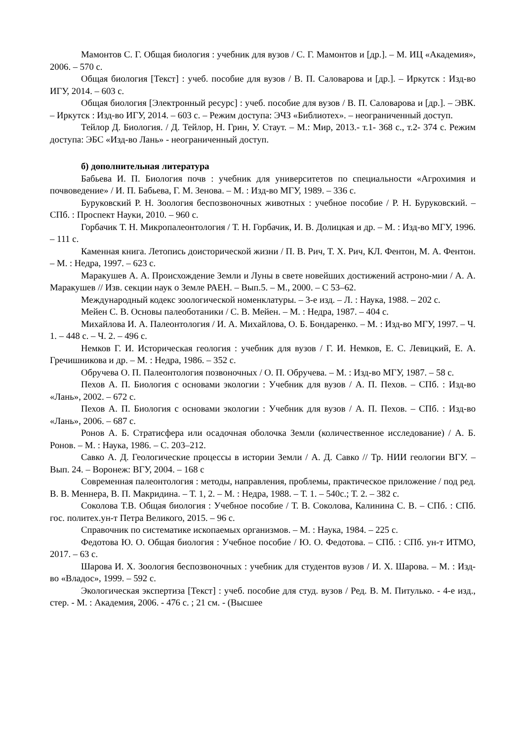Мамонтов С. Г. Общая биология : учебник для вузов / С. Г. Мамонтов и [др.]. – М. ИЦ «Академия», 2006. – 570 с.
Общая биология [Текст] : учеб. пособие для вузов / В. П. Саловарова и [др.]. – Иркутск : Изд-во ИГУ, 2014. – 603 с.
Общая биология [Электронный ресурс] : учеб. пособие для вузов / В. П. Саловарова и [др.]. – ЭВК. – Иркутск : Изд-во ИГУ, 2014. – 603 с. – Режим доступа: ЭЧЗ «Библиотех». – неограниченный доступ.
Тейлор Д. Биология. / Д. Тейлор, Н. Грин, У. Стаут. – М.: Мир, 2013.- т.1- 368 с., т.2- 374 с. Режим доступа: ЭБС «Изд-во Лань» - неограниченный доступ.
б) дополнительная литература
Бабьева И. П. Биология почв : учебник для университетов по специальности «Агрохимия и почвоведение» / И. П. Бабьева, Г. М. Зенова. – М. : Изд-во МГУ, 1989. – 336 с.
Буруковский Р. Н. Зоология беспозвоночных животных : учебное пособие / Р. Н. Буруковский. – СПб. : Проспект Науки, 2010. – 960 с.
Горбачик Т. Н. Микропалеонтология / Т. Н. Горбачик, И. В. Долицкая и др. – М. : Изд-во МГУ, 1996. – 111 с.
Каменная книга. Летопись доисторической жизни / П. В. Рич, Т. Х. Рич, КЛ. Фентон, М. А. Фентон. – М. : Недра, 1997. – 623 с.
Маракушев А. А. Происхождение Земли и Луны в свете новейших достижений астроно-мии / А. А. Маракушев // Изв. секции наук о Земле РАЕН. – Вып.5. – М., 2000. – С 53–62.
Международный кодекс зоологической номенклатуры. – 3-е изд. – Л. : Наука, 1988. – 202 с.
Мейен С. В. Основы палеоботаники / С. В. Мейен. – М. : Недра, 1987. – 404 с.
Михайлова И. А. Палеонтология / И. А. Михайлова, О. Б. Бондаренко. – М. : Изд-во МГУ, 1997. – Ч. 1. – 448 с. – Ч. 2. – 496 с.
Немков Г. И. Историческая геология : учебник для вузов / Г. И. Немков, Е. С. Левицкий, Е. А. Гречишникова и др. – М. : Недра, 1986. – 352 с.
Обручева О. П. Палеонтология позвоночных / О. П. Обручева. – М. : Изд-во МГУ, 1987. – 58 с.
Пехов А. П. Биология с основами экологии : Учебник для вузов / А. П. Пехов. – СПб. : Изд-во «Лань», 2002. – 672 с.
Пехов А. П. Биология с основами экологии : Учебник для вузов / А. П. Пехов. – СПб. : Изд-во «Лань», 2006. – 687 с.
Ронов А. Б. Стратисфера или осадочная оболочка Земли (количественное исследование) / А. Б. Ронов. – М. : Наука, 1986. – С. 203–212.
Савко А. Д. Геологические процессы в истории Земли / А. Д. Савко // Тр. НИИ геологии ВГУ. – Вып. 24. – Воронеж: ВГУ, 2004. – 168 с
Современная палеонтология : методы, направления, проблемы, практическое приложение / под ред. В. В. Меннера, В. П. Макридина. – Т. 1, 2. – М. : Недра, 1988. – Т. 1. – 540с.; Т. 2. – 382 с.
Соколова Т.В. Общая биология : Учебное пособие / Т. В. Соколова, Калинина С. В. – СПб. : СПб. гос. политех.ун-т Петра Великого, 2015. – 96 с.
Справочник по систематике ископаемых организмов. – М. : Наука, 1984. – 225 с.
Федотова Ю. О. Общая биология : Учебное пособие / Ю. О. Федотова. – СПб. : СПб. ун-т ИТМО, 2017. – 63 с.
Шарова И. Х. Зоология беспозвоночных : учебник для студентов вузов / И. Х. Шарова. – М. : Изд-во «Владос», 1999. – 592 с.
Экологическая экспертиза [Текст] : учеб. пособие для студ. вузов / Ред. В. М. Питулько. - 4-е изд., стер. - М. : Академия, 2006. - 476 с. ; 21 см. - (Высшее